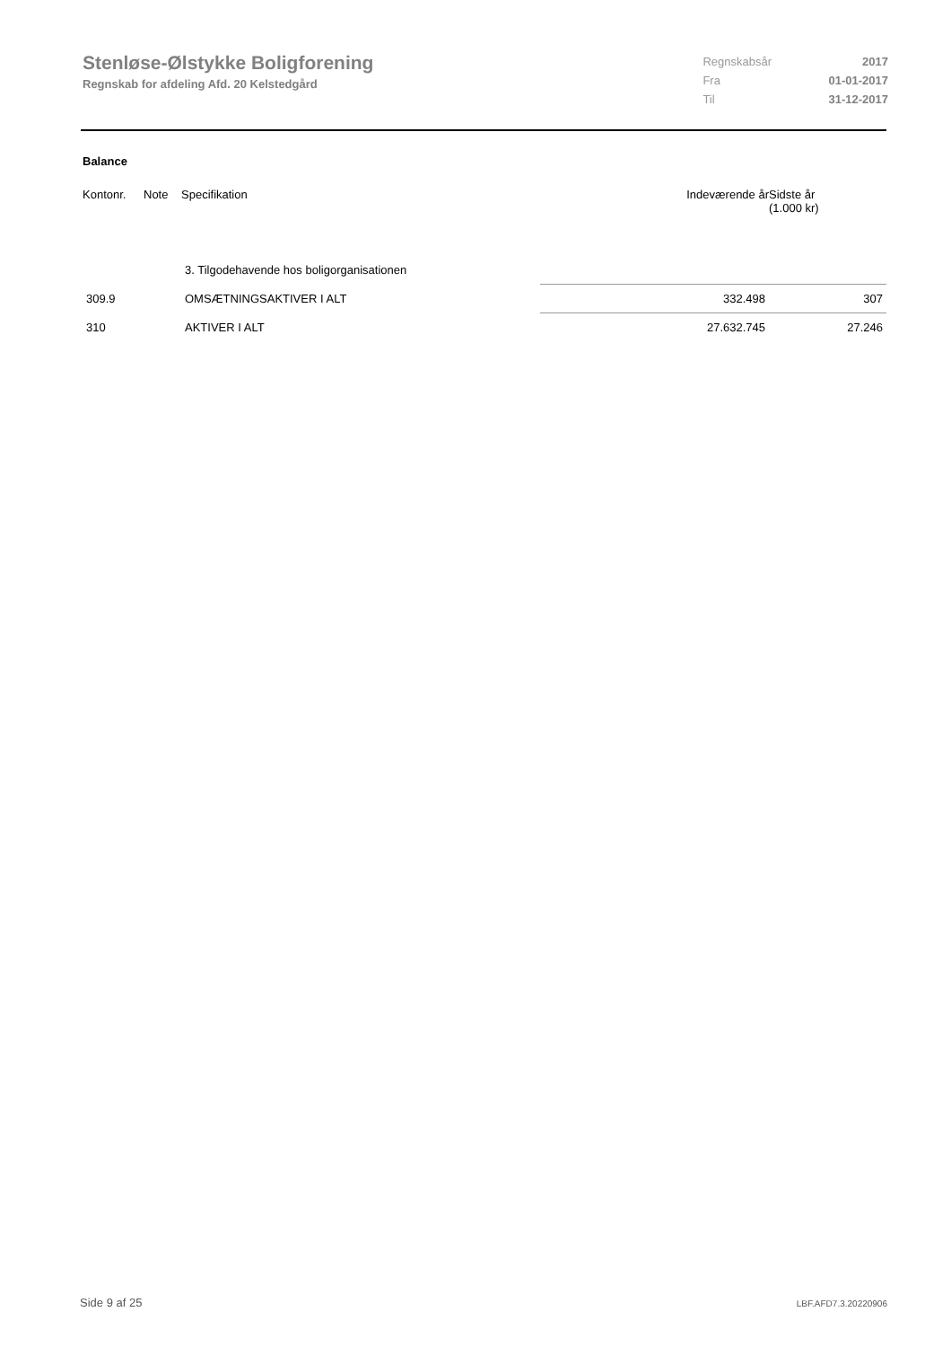Stenløse-Ølstykke Boligforening
Regnskab for afdeling Afd. 20 Kelstedgård
| Regnskabsår | 2017 |
| Fra | 01-01-2017 |
| Til | 31-12-2017 |
Balance
| Kontonr. | Note | Specifikation | Indeværende år | Sidste år (1.000 kr) |
| --- | --- | --- | --- | --- |
| | | 3. Tilgodehavende hos boligorganisationen | | |
| 309.9 | | OMSÆTNINGSAKTIVER I ALT | 332.498 | 307 |
| 310 | | AKTIVER I ALT | 27.632.745 | 27.246 |
Side 9 af 25 LBF.AFD7.3.20220906